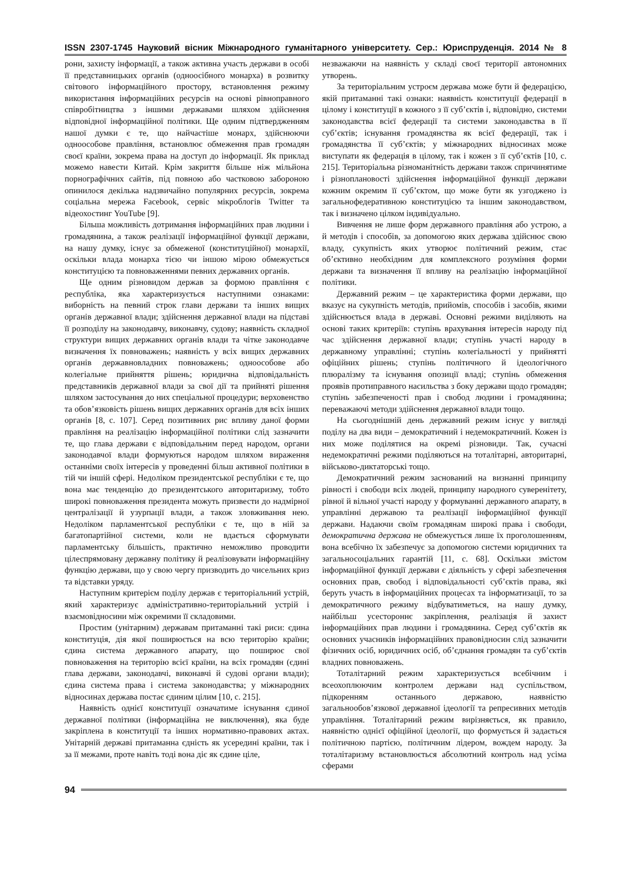ISSN 2307-1745 Науковий вісник Міжнародного гуманітарного університету. Сер.: Юриспруденція. 2014 № 8
рони, захисту інформації, а також активна участь держави в особі її представницьких органів (одноосібного монарха) в розвитку світового інформаційного простору, встановлення режиму використання інформаційних ресурсів на основі рівноправного співробітництва з іншими державами шляхом здійснення відповідної інформаційної політики. Ще одним підтвердженням нашої думки є те, що найчастіше монарх, здійснюючи одноособове правління, встановлює обмеження прав громадян своєї країни, зокрема права на доступ до інформації. Як приклад можемо навести Китай. Крім закриття більше ніж мільйона порнографічних сайтів, під повною або частковою забороною опинилося декілька надзвичайно популярних ресурсів, зокрема соціальна мережа Facebook, сервіс мікроблогів Twitter та відеохостинг YouTube [9].
Більша можливість дотримання інформаційних прав людини і громадянина, а також реалізації інформаційної функції держави, на нашу думку, існує за обмеженої (конституційної) монархії, оскільки влада монарха тією чи іншою мірою обмежується конституцією та повноваженнями певних державних органів.
Ще одним різновидом держав за формою правління є республіка, яка характеризується наступними ознаками: виборність на певний строк глави держави та інших вищих органів державної влади; здійснення державної влади на підставі її розподілу на законодавчу, виконавчу, судову; наявність складної структури вищих державних органів влади та чітке законодавче визначення їх повноважень; наявність у всіх вищих державних органів державновладних повноважень; одноособове або колегіальне прийняття рішень; юридична відповідальність представників державної влади за свої дії та прийняті рішення шляхом застосування до них спеціальної процедури; верховенство та обов’язковість рішень вищих державних органів для всіх інших органів [8, с. 107]. Серед позитивних рис впливу даної форми правління на реалізацію інформаційної політики слід зазначити те, що глава держави є відповідальним перед народом, органи законодавчої влади формуються народом шляхом вираження останніми своїх інтересів у проведенні більш активної політики в тій чи іншій сфері. Недоліком президентської республіки є те, що вона має тенденцію до президентського авторитаризму, тобто широкі повноваження президента можуть призвести до надмірної централізації й узурпації влади, а також зловживання нею. Недоліком парламентської республіки є те, що в ній за багатопартійної системи, коли не вдається сформувати парламентську більшість, практично неможливо проводити цілеспрямовану державну політику й реалізовувати інформаційну функцію держави, що у свою чергу призводить до чисельних криз та відставки уряду.
Наступним критерієм поділу держав є територіальний устрій, який характеризує адміністративно-територіальний устрій і взаємовідносини між окремими її складовими.
Простим (унітарним) державам притаманні такі риси: єдина конституція, дія якої поширюється на всю територію країни; єдина система державного апарату, що поширює свої повноваження на територію всієї країни, на всіх громадян (єдині глава держави, законодавчі, виконавчі й судові органи влади); єдина система права і система законодавства; у міжнародних відносинах держава постає єдиним цілим [10, с. 215].
Наявність однієї конституції означатиме існування єдиної державної політики (інформаційна не виключення), яка буде закріплена в конституції та інших нормативно-правових актах. Унітарній державі притаманна єдність як усередині країни, так і за її межами, проте навіть тоді вона діє як єдине ціле,
незважаючи на наявність у складі своєї території автономних утворень.
За територіальним устроєм держава може бути й федерацією, якій притаманні такі ознаки: наявність конституції федерації в цілому і конституції в кожного з її суб’єктів і, відповідно, системи законодавства всієї федерації та системи законодавства в її суб’єктів; існування громадянства як всієї федерації, так і громадянства її суб’єктів; у міжнародних відносинах може виступати як федерація в цілому, так і кожен з її суб’єктів [10, с. 215]. Територіальна різноманітність держави також спричинятиме і різноплановості здійснення інформаційної функції держави кожним окремим її суб’єктом, що може бути як узгоджено із загальнофедеративною конституцією та іншим законодавством, так і визначено цілком індивідуально.
Вивчення не лише форм державного правління або устрою, а й методів і способів, за допомогою яких держава здійснює свою владу, сукупність яких утворює політичний режим, стає об’єктивно необхідним для комплексного розуміння форми держави та визначення її впливу на реалізацію інформаційної політики.
Державний режим – це характеристика форми держави, що вказує на сукупність методів, прийомів, способів і засобів, якими здійснюється влада в державі. Основні режими виділяють на основі таких критеріїв: ступінь врахування інтересів народу під час здійснення державної влади; ступінь участі народу в державному управлінні; ступінь колегіальності у прийнятті офіційних рішень; ступінь політичного й ідеологічного плюралізму та існування опозиції владі; ступінь обмеження проявів протиправного насильства з боку держави щодо громадян; ступінь забезпеченості прав і свобод людини і громадянина; переважаючі методи здійснення державної влади тощо.
На сьогоднішній день державний режим існує у вигляді поділу на два види – демократичний і недемократичний. Кожен із них може поділятися на окремі різновиди. Так, сучасні недемократичні режими поділяються на тоталітарні, авторитарні, військово-диктаторські тощо.
Демократичний режим заснований на визнанні принципу рівності і свободи всіх людей, принципу народного суверенітету, рівної й вільної участі народу у формуванні державного апарату, в управлінні державою та реалізації інформаційної функції держави. Надаючи своїм громадянам широкі права і свободи, демократична держава не обмежується лише їх проголошенням, вона всебічно їх забезпечує за допомогою системи юридичних та загальносоціальних гарантій [11, с. 68]. Оскільки змістом інформаційної функції держави є діяльність у сфері забезпечення основних прав, свобод і відповідальності суб’єктів права, які беруть участь в інформаційних процесах та інформатизації, то за демократичного режиму відбуватиметься, на нашу думку, найбільш усестороннє закріплення, реалізація й захист інформаційних прав людини і громадянина. Серед суб’єктів як основних учасників інформаційних правовідносин слід зазначити фізичних осіб, юридичних осіб, об’єднання громадян та суб’єктів владних повноважень.
Тоталітарний режим характеризується всебічним і всеохоплюючим контролем держави над суспільством, підкоренням останнього державою, наявністю загальнообов’язкової державної ідеології та репресивних методів управління. Тоталітарний режим вирізняється, як правило, наявністю однієї офіційної ідеології, що формується й задається політичною партією, політичним лідером, вождем народу. За тоталітаризму встановлюється абсолютний контроль над усіма сферами
94